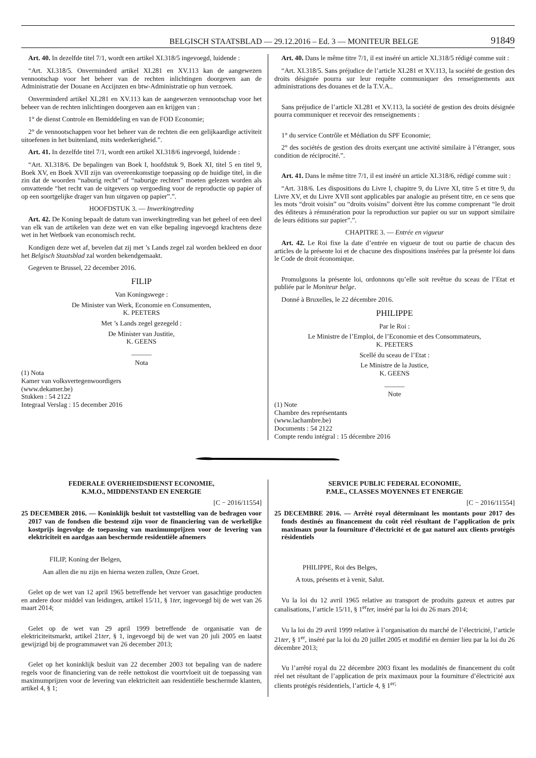BELGISCH STAATSBLAD — 29.12.2016 – Ed. 3 — MONITEUR BELGE 91849
Art. 40. In dezelfde titel 7/1, wordt een artikel XI.318/5 ingevoegd, luidende :
“Art. XI.318/5. Onverminderd artikel XI.281 en XV.113 kan de aangewezen vennootschap voor het beheer van de rechten inlichtingen doorgeven aan de Administratie der Douane en Accijnzen en btw-Administratie op hun verzoek.
Onverminderd artikel XI.281 en XV.113 kan de aangewezen vennootschap voor het beheer van de rechten inlichtingen doorgeven aan en krijgen van :
1° de dienst Controle en Bemiddeling en van de FOD Economie;
2° de vennootschappen voor het beheer van de rechten die een gelijkaardige activiteit uitoefenen in het buitenland, mits wederkerigheid.”.
Art. 41. In dezelfde titel 7/1, wordt een artikel XI.318/6 ingevoegd, luidende :
“Art. XI.318/6. De bepalingen van Boek I, hoofdstuk 9, Boek XI, titel 5 en titel 9, Boek XV, en Boek XVII zijn van overeenkomstige toepassing op de huidige titel, in die zin dat de woorden “naburig recht” of “naburige rechten” moeten gelezen worden als omvattende “het recht van de uitgevers op vergoeding voor de reproductie op papier of op een soortgelijke drager van hun uitgaven op papier”.”.
HOOFDSTUK 3. — Inwerkingtreding
Art. 42. De Koning bepaalt de datum van inwerkingtreding van het geheel of een deel van elk van de artikelen van deze wet en van elke bepaling ingevoegd krachtens deze wet in het Wetboek van economisch recht.
Kondigen deze wet af, bevelen dat zij met ’s Lands zegel zal worden bekleed en door het Belgisch Staatsblad zal worden bekendgemaakt.
Gegeven te Brussel, 22 december 2016.
FILIP
Van Koningswege :
De Minister van Werk, Economie en Consumenten,
K. PEETERS
Met ’s Lands zegel gezegeld :
De Minister van Justitie,
K. GEENS
______
Nota
(1) Nota
Kamer van volksvertegenwoordigers
(www.dekamer.be)
Stukken : 54 2122
Integraal Verslag : 15 december 2016
Art. 40. Dans le même titre 7/1, il est inséré un article XI.318/5 rédigé comme suit :
“Art. XI.318/5. Sans préjudice de l’article XI.281 et XV.113, la société de gestion des droits désignée pourra sur leur requête communiquer des renseignements aux administrations des douanes et de la T.V.A..
Sans préjudice de l’article XI.281 et XV.113, la société de gestion des droits désignée pourra communiquer et recevoir des renseignements :
1° du service Contrôle et Médiation du SPF Economie;
2° des sociétés de gestion des droits exerçant une activité similaire à l’étranger, sous condition de réciprocité.”.
Art. 41. Dans le même titre 7/1, il est inséré un article XI.318/6, rédigé comme suit :
“Art. 318/6. Les dispositions du Livre I, chapitre 9, du Livre XI, titre 5 et titre 9, du Livre XV, et du Livre XVII sont applicables par analogie au présent titre, en ce sens que les mots “droit voisin” ou “droits voisins” doivent être lus comme comprenant “le droit des éditeurs à rémunération pour la reproduction sur papier ou sur un support similaire de leurs éditions sur papier”.”.
CHAPITRE 3. — Entrée en vigueur
Art. 42. Le Roi fixe la date d’entrée en vigueur de tout ou partie de chacun des articles de la présente loi et de chacune des dispositions insérées par la présente loi dans le Code de droit économique.
Promulguons la présente loi, ordonnons qu’elle soit revêtue du sceau de l’Etat et publiée par le Moniteur belge.
Donné à Bruxelles, le 22 décembre 2016.
PHILIPPE
Par le Roi :
Le Ministre de l’Emploi, de l’Economie et des Consommateurs,
K. PEETERS
Scellé du sceau de l’Etat :
Le Ministre de la Justice,
K. GEENS
______
Note
(1) Note
Chambre des représentants
(www.lachambre.be)
Documents : 54 2122
Compte rendu intégral : 15 décembre 2016
FEDERALE OVERHEIDSDIENST ECONOMIE,
K.M.O., MIDDENSTAND EN ENERGIE
[C − 2016/11554]
25 DECEMBER 2016. — Koninklijk besluit tot vaststelling van de bedragen voor 2017 van de fondsen die bestemd zijn voor de financiering van de werkelijke kostprijs ingevolge de toepassing van maximumprijzen voor de levering van elektriciteit en aardgas aan beschermde residentiële afnemers
FILIP, Koning der Belgen,
Aan allen die nu zijn en hierna wezen zullen, Onze Groet.
Gelet op de wet van 12 april 1965 betreffende het vervoer van gasachtige producten en andere door middel van leidingen, artikel 15/11, § 1ter, ingevoegd bij de wet van 26 maart 2014;
Gelet op de wet van 29 april 1999 betreffende de organisatie van de elektriciteitsmarkt, artikel 21ter, § 1, ingevoegd bij de wet van 20 juli 2005 en laatst gewijzigd bij de programmawet van 26 december 2013;
Gelet op het koninklijk besluit van 22 december 2003 tot bepaling van de nadere regels voor de financiering van de reële nettokost die voortvloeit uit de toepassing van maximumprijzen voor de levering van elektriciteit aan residentiële beschermde klanten, artikel 4, § 1;
SERVICE PUBLIC FEDERAL ECONOMIE,
P.M.E., CLASSES MOYENNES ET ENERGIE
[C − 2016/11554]
25 DECEMBRE 2016. — Arrêté royal déterminant les montants pour 2017 des fonds destinés au financement du coût réel résultant de l’application de prix maximaux pour la fourniture d’électricité et de gaz naturel aux clients protégés résidentiels
PHILIPPE, Roi des Belges,
A tous, présents et à venir, Salut.
Vu la loi du 12 avril 1965 relative au transport de produits gazeux et autres par canalisations, l’article 15/11, § 1<sup>er</sup>ter, inséré par la loi du 26 mars 2014;
Vu la loi du 29 avril 1999 relative à l’organisation du marché de l’électricité, l’article 21ter, § 1<sup>er</sup>, inséré par la loi du 20 juillet 2005 et modifié en dernier lieu par la loi du 26 décembre 2013;
Vu l’arrêté royal du 22 décembre 2003 fixant les modalités de financement du coût réel net résultant de l’application de prix maximaux pour la fourniture d’électricité aux clients protégés résidentiels, l’article 4, § 1<sup>er;</sup>